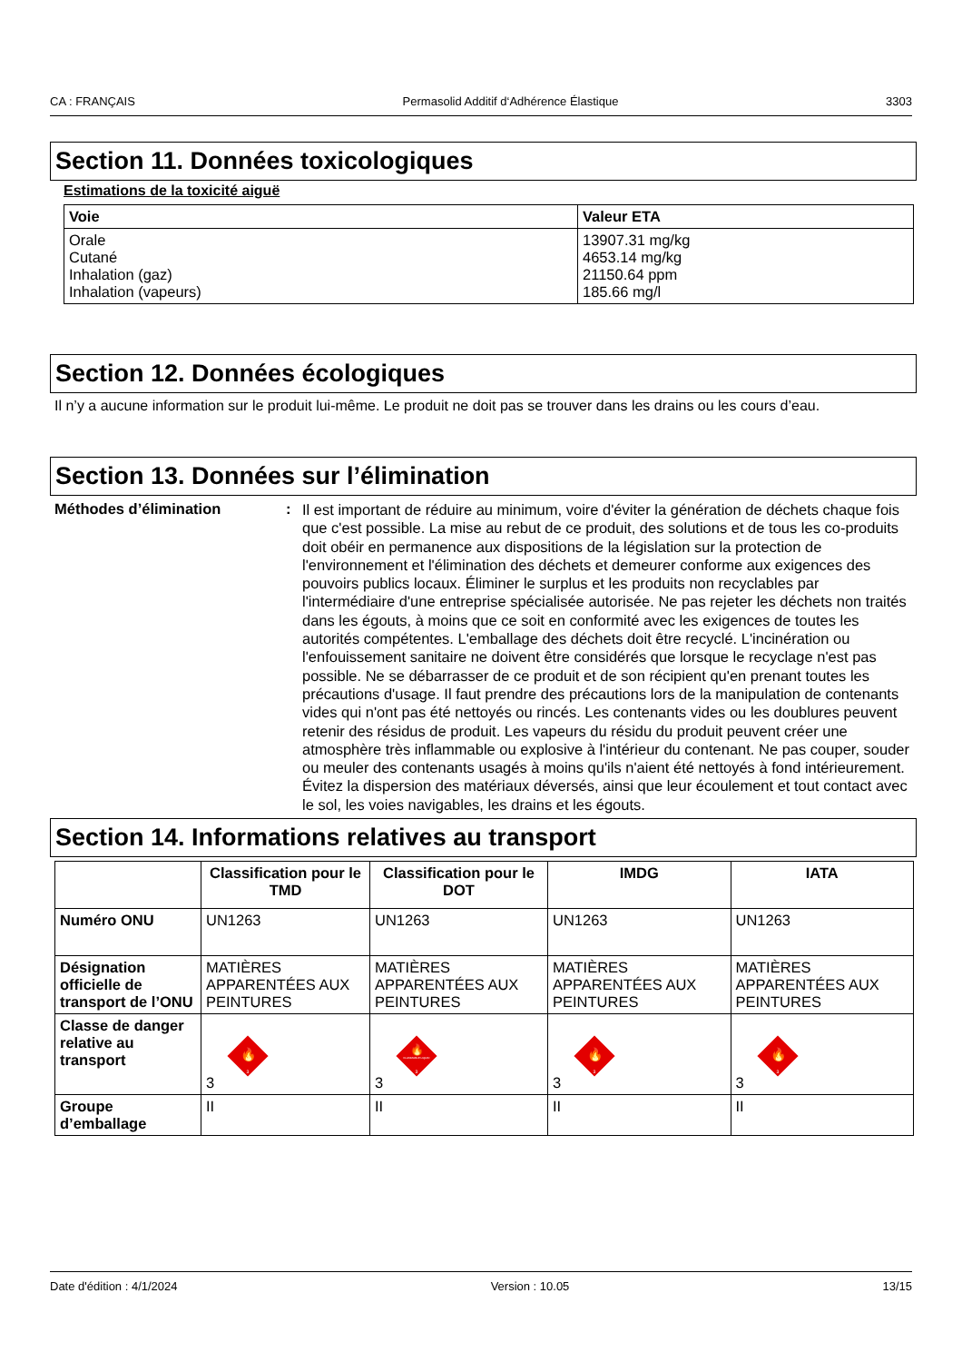CA : FRANÇAIS Permasolid Additif d‘Adhérence Élastique 3303
Section 11. Données toxicologiques
Estimations de la toxicité aiguë
| Voie | Valeur ETA |
| --- | --- |
| Orale Cutané Inhalation (gaz) Inhalation (vapeurs) | 13907.31 mg/kg 4653.14 mg/kg 21150.64 ppm 185.66 mg/l |
Section 12. Données écologiques
Il n’y a aucune information sur le produit lui-même. Le produit ne doit pas se trouver dans les drains ou les cours d’eau.
Section 13. Données sur l’élimination
Méthodes d’élimination :
Il est important de réduire au minimum, voire d'éviter la génération de déchets chaque fois que c'est possible. La mise au rebut de ce produit, des solutions et de tous les co-produits doit obéir en permanence aux dispositions de la législation sur la protection de l'environnement et l'élimination des déchets et demeurer conforme aux exigences des pouvoirs publics locaux. Éliminer le surplus et les produits non recyclables par l'intermédiaire d'une entreprise spécialisée autorisée. Ne pas rejeter les déchets non traités dans les égouts, à moins que ce soit en conformité avec les exigences de toutes les autorités compétentes. L'emballage des déchets doit être recyclé. L'incinération ou l'enfouissement sanitaire ne doivent être considérés que lorsque le recyclage n'est pas possible. Ne se débarrasser de ce produit et de son récipient qu'en prenant toutes les précautions d'usage. Il faut prendre des précautions lors de la manipulation de contenants vides qui n'ont pas été nettoyés ou rincés. Les contenants vides ou les doublures peuvent retenir des résidus de produit. Les vapeurs du résidu du produit peuvent créer une atmosphère très inflammable ou explosive à l'intérieur du contenant. Ne pas couper, souder ou meuler des contenants usagés à moins qu'ils n'aient été nettoyés à fond intérieurement. Évitez la dispersion des matériaux déversés, ainsi que leur écoulement et tout contact avec le sol, les voies navigables, les drains et les égouts.
Section 14. Informations relatives au transport
| | Classification pour le TMD | Classification pour le DOT | IMDG | IATA |
| --- | --- | --- | --- | --- |
| Numéro ONU | UN1263 | UN1263 | UN1263 | UN1263 |
| Désignation officielle de transport de l’ONU | MATIÈRES APPARENTÉES AUX PEINTURES | MATIÈRES APPARENTÉES AUX PEINTURES | MATIÈRES APPARENTÉES AUX PEINTURES | MATIÈRES APPARENTÉES AUX PEINTURES |
| Classe de danger relative au transport | 3 🔥 3 | 3 🔥 FLAMMABLE LIQUID 3 | 3 🔥 3 | 3 🔥 3 |
| Groupe d’emballage | II | II | II | II |
Date d'édition : 4/1/2024 Version : 10.05 13/15